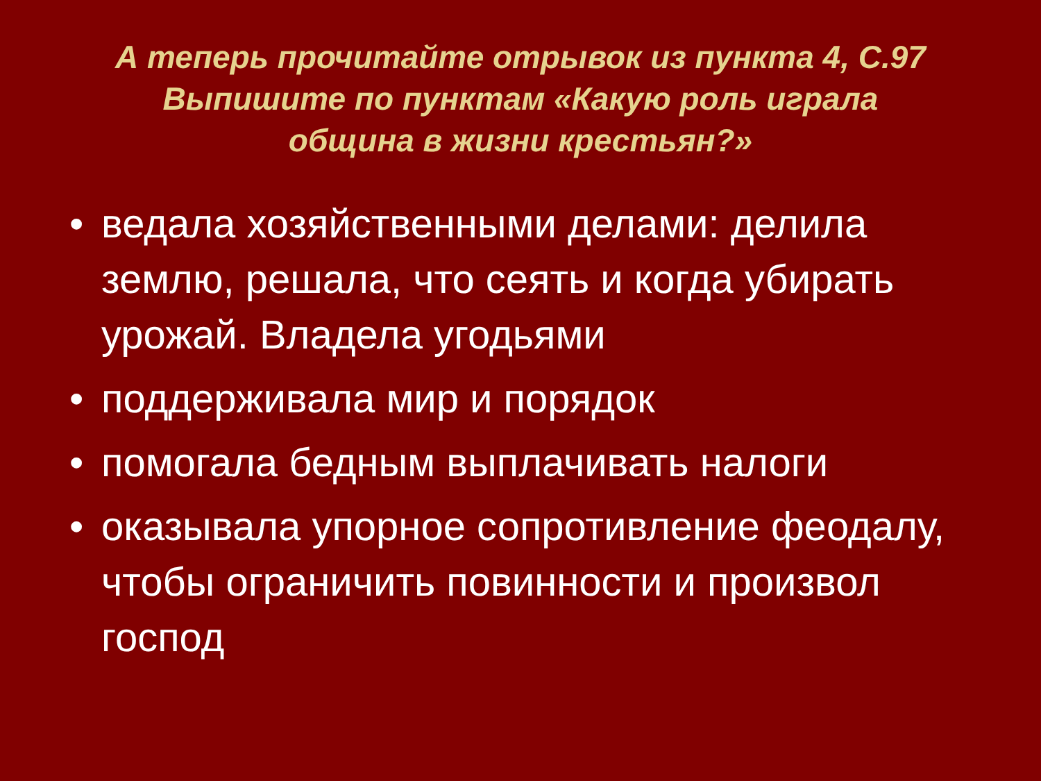А теперь прочитайте отрывок из пункта 4, С.97
Выпишите по пунктам «Какую роль играла
община в жизни крестьян?»
• ведала хозяйственными делами: делила землю, решала, что сеять и когда убирать урожай. Владела угодьями
• поддерживала мир и порядок
• помогала бедным выплачивать налоги
• оказывала упорное сопротивление феодалу, чтобы ограничить повинности и произвол господ